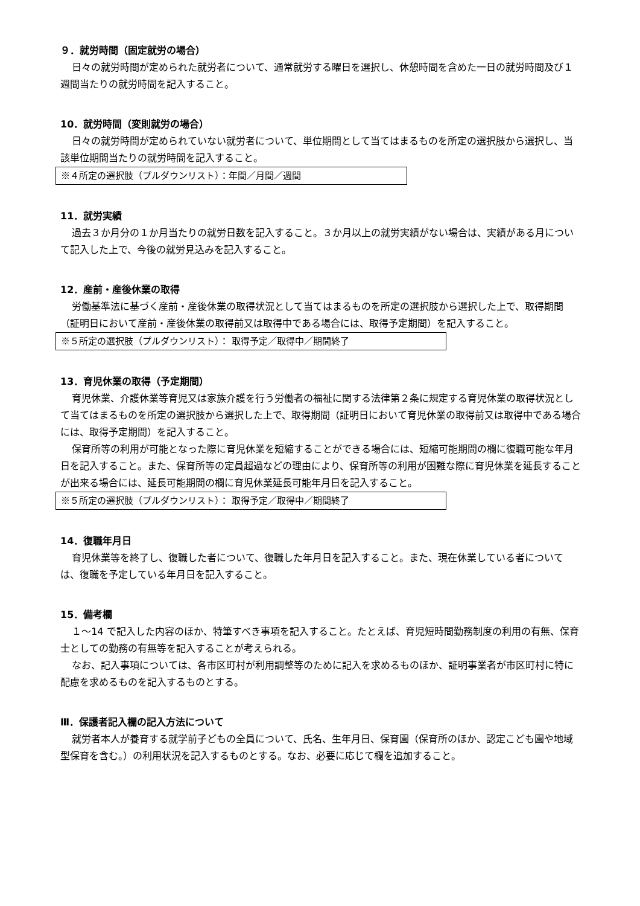９．就労時間（固定就労の場合）
日々の就労時間が定められた就労者について、通常就労する曜日を選択し、休憩時間を含めた一日の就労時間及び１週間当たりの就労時間を記入すること。
10．就労時間（変則就労の場合）
日々の就労時間が定められていない就労者について、単位期間として当てはまるものを所定の選択肢から選択し、当該単位期間当たりの就労時間を記入すること。
※４所定の選択肢（プルダウンリスト）：年間／月間／週間
11．就労実績
過去３か月分の１か月当たりの就労日数を記入すること。３か月以上の就労実績がない場合は、実績がある月について記入した上で、今後の就労見込みを記入すること。
12．産前・産後休業の取得
労働基準法に基づく産前・産後休業の取得状況として当てはまるものを所定の選択肢から選択した上で、取得期間（証明日において産前・産後休業の取得前又は取得中である場合には、取得予定期間）を記入すること。
※５所定の選択肢（プルダウンリスト）： 取得予定／取得中／期間終了
13．育児休業の取得（予定期間）
育児休業、介護休業等育児又は家族介護を行う労働者の福祉に関する法律第２条に規定する育児休業の取得状況として当てはまるものを所定の選択肢から選択した上で、取得期間（証明日において育児休業の取得前又は取得中である場合には、取得予定期間）を記入すること。
保育所等の利用が可能となった際に育児休業を短縮することができる場合には、短縮可能期間の欄に復職可能な年月日を記入すること。また、保育所等の定員超過などの理由により、保育所等の利用が困難な際に育児休業を延長することが出来る場合には、延長可能期間の欄に育児休業延長可能年月日を記入すること。
※５所定の選択肢（プルダウンリスト）： 取得予定／取得中／期間終了
14．復職年月日
育児休業等を終了し、復職した者について、復職した年月日を記入すること。また、現在休業している者については、復職を予定している年月日を記入すること。
15．備考欄
１～14 で記入した内容のほか、特筆すべき事項を記入すること。たとえば、育児短時間勤務制度の利用の有無、保育士としての勤務の有無等を記入することが考えられる。
なお、記入事項については、各市区町村が利用調整等のために記入を求めるものほか、証明事業者が市区町村に特に配慮を求めるものを記入するものとする。
Ⅲ．保護者記入欄の記入方法について
就労者本人が養育する就学前子どもの全員について、氏名、生年月日、保育園（保育所のほか、認定こども園や地域型保育を含む。）の利用状況を記入するものとする。なお、必要に応じて欄を追加すること。